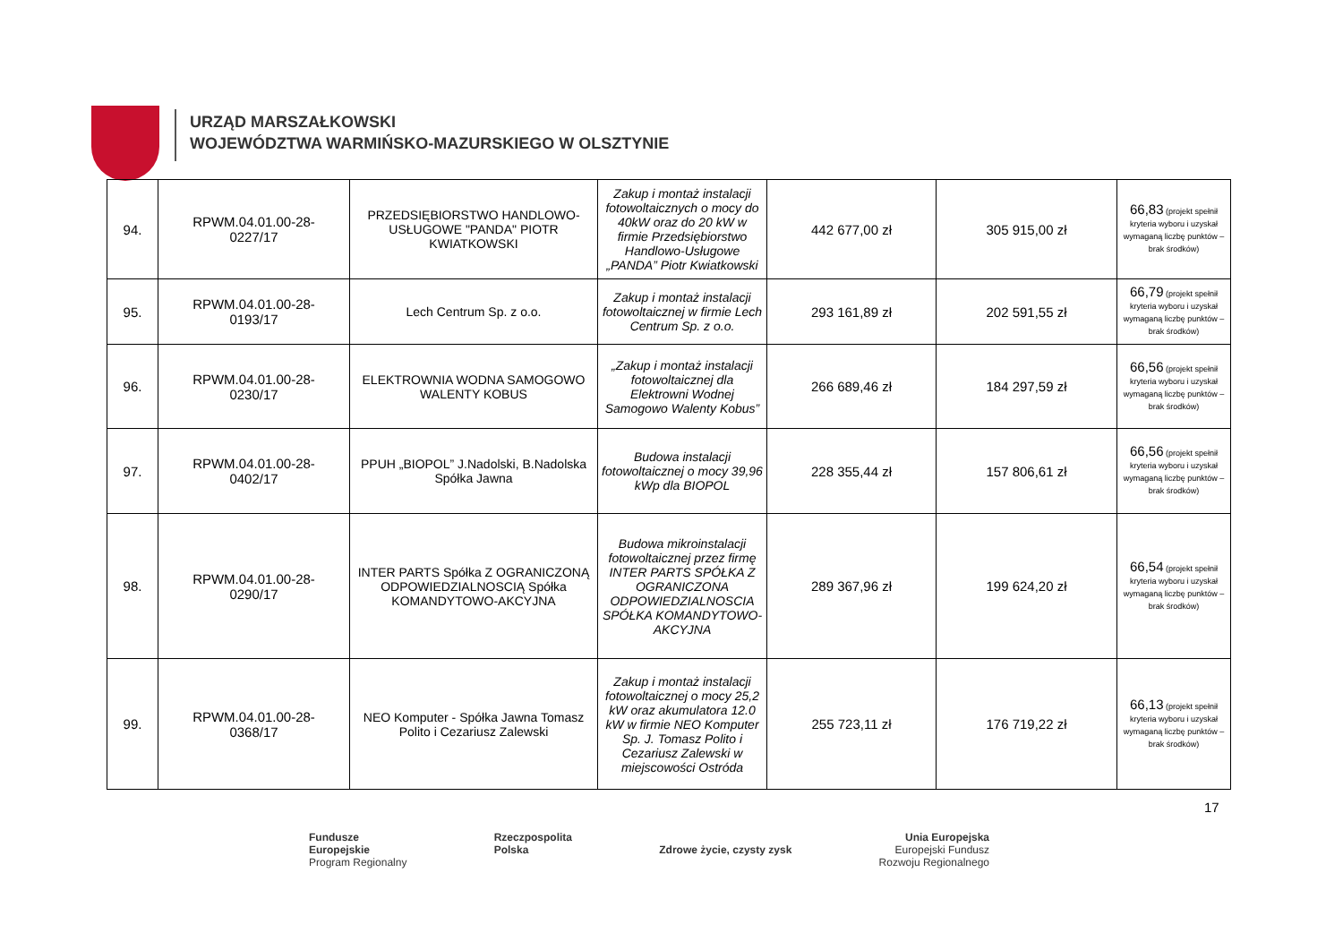URZĄD MARSZAŁKOWSKI
WOJEWÓDZTWA WARMIŃSKO-MAZURSKIEGO W OLSZTYNIE
| 94. | RPWM.04.01.00-28- 0227/17 | PRZEDSIĘBIORSTWO HANDLOWO-USŁUGOWE "PANDA" PIOTR KWIATKOWSKI | Zakup i montaż instalacji fotowoltaicznych o mocy do 40kW oraz do 20 kW w firmie Przedsiębiorstwo Handlowo-Usługowe „PANDA” Piotr Kwiatkowski | 442 677,00 zł | 305 915,00 zł | 66,83 (projekt spełnił kryteria wyboru i uzyskał wymaganą liczbę punktów – brak środków) |
| 95. | RPWM.04.01.00-28- 0193/17 | Lech Centrum Sp. z o.o. | Zakup i montaż instalacji fotowoltaicznej w firmie Lech Centrum Sp. z o.o. | 293 161,89 zł | 202 591,55 zł | 66,79 (projekt spełnił kryteria wyboru i uzyskał wymaganą liczbę punktów – brak środków) |
| 96. | RPWM.04.01.00-28- 0230/17 | ELEKTROWNIA WODNA SAMOGOWO WALENTY KOBUS | „Zakup i montaż instalacji fotowoltaicznej dla Elektrowni Wodnej Samogowo Walenty Kobus” | 266 689,46 zł | 184 297,59 zł | 66,56 (projekt spełnił kryteria wyboru i uzyskał wymaganą liczbę punktów – brak środków) |
| 97. | RPWM.04.01.00-28- 0402/17 | PPUH „BIOPOL” J.Nadolski, B.Nadolska Spółka Jawna | Budowa instalacji fotowoltaicznej o mocy 39,96 kWp dla BIOPOL | 228 355,44 zł | 157 806,61 zł | 66,56 (projekt spełnił kryteria wyboru i uzyskał wymaganą liczbę punktów – brak środków) |
| 98. | RPWM.04.01.00-28- 0290/17 | INTER PARTS Spółka Z OGRANICZONĄ ODPOWIEDZIALNOSCIĄ Spółka KOMANDYTOWO-AKCYJNA | Budowa mikroinstalacji fotowoltaicznej przez firmę INTER PARTS SPÓŁKA Z OGRANICZONA ODPOWIEDZIALNOSCIA SPÓŁKA KOMANDYTOWO-AKCYJNA | 289 367,96 zł | 199 624,20 zł | 66,54 (projekt spełnił kryteria wyboru i uzyskał wymaganą liczbę punktów – brak środków) |
| 99. | RPWM.04.01.00-28- 0368/17 | NEO Komputer - Spółka Jawna Tomasz Polito i Cezariusz Zalewski | Zakup i montaż instalacji fotowoltaicznej o mocy 25,2 kW oraz akumulatora 12.0 kW w firmie NEO Komputer Sp. J. Tomasz Polito i Cezariusz Zalewski w miejscowości Ostróda | 255 723,11 zł | 176 719,22 zł | 66,13 (projekt spełnił kryteria wyboru i uzyskał wymaganą liczbę punktów – brak środków) |
17
Fundusze
Europejskie
Program Regionalny
Rzeczpospolita
Polska
Zdrowe życie, czysty zysk Unia Europejska
Europejski Fundusz
Rozwoju Regionalnego